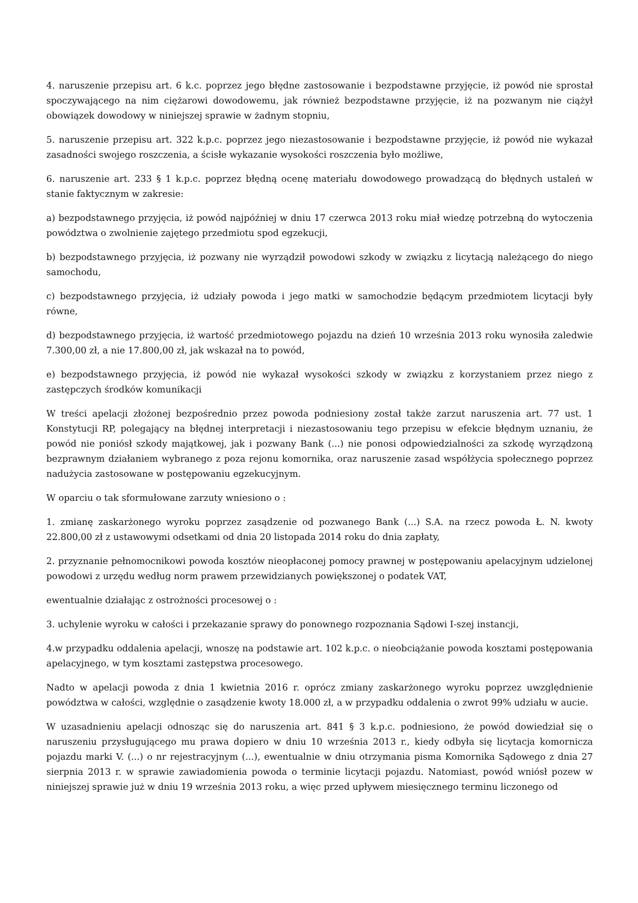4. naruszenie przepisu art. 6 k.c. poprzez jego błędne zastosowanie i bezpodstawne przyjęcie, iż powód nie sprostał spoczywającego na nim ciężarowi dowodowemu, jak również bezpodstawne przyjęcie, iż na pozwanym nie ciążył obowiązek dowodowy w niniejszej sprawie w żadnym stopniu,
5. naruszenie przepisu art. 322 k.p.c. poprzez jego niezastosowanie i bezpodstawne przyjęcie, iż powód nie wykazał zasadności swojego roszczenia, a ścisłe wykazanie wysokości roszczenia było możliwe,
6. naruszenie art. 233 § 1 k.p.c. poprzez błędną ocenę materiału dowodowego prowadzącą do błędnych ustaleń w stanie faktycznym w zakresie:
a) bezpodstawnego przyjęcia, iż powód najpóźniej w dniu 17 czerwca 2013 roku miał wiedzę potrzebną do wytoczenia powództwa o zwolnienie zajętego przedmiotu spod egzekucji,
b) bezpodstawnego przyjęcia, iż pozwany nie wyrządził powodowi szkody w związku z licytacją należącego do niego samochodu,
c) bezpodstawnego przyjęcia, iż udziały powoda i jego matki w samochodzie będącym przedmiotem licytacji były równe,
d) bezpodstawnego przyjęcia, iż wartość przedmiotowego pojazdu na dzień 10 września 2013 roku wynosiła zaledwie 7.300,00 zł, a nie 17.800,00 zł, jak wskazał na to powód,
e) bezpodstawnego przyjęcia, iż powód nie wykazał wysokości szkody w związku z korzystaniem przez niego z zastępczych środków komunikacji
W treści apelacji złożonej bezpośrednio przez powoda podniesiony został także zarzut naruszenia art. 77 ust. 1 Konstytucji RP, polegający na błędnej interpretacji i niezastosowaniu tego przepisu w efekcie błędnym uznaniu, że powód nie poniósł szkody majątkowej, jak i pozwany Bank (...) nie ponosi odpowiedzialności za szkodę wyrządzoną bezprawnym działaniem wybranego z poza rejonu komornika, oraz naruszenie zasad współżycia społecznego poprzez nadużycia zastosowane w postępowaniu egzekucyjnym.
W oparciu o tak sformułowane zarzuty wniesiono o :
1. zmianę zaskarżonego wyroku poprzez zasądzenie od pozwanego Bank (...) S.A. na rzecz powoda Ł. N. kwoty 22.800,00 zł z ustawowymi odsetkami od dnia 20 listopada 2014 roku do dnia zapłaty,
2. przyznanie pełnomocnikowi powoda kosztów nieopłaconej pomocy prawnej w postępowaniu apelacyjnym udzielonej powodowi z urzędu według norm prawem przewidzianych powiększonej o podatek VAT,
ewentualnie działając z ostrożności procesowej o :
3. uchylenie wyroku w całości i przekazanie sprawy do ponownego rozpoznania Sądowi I-szej instancji,
4.w przypadku oddalenia apelacji, wnoszę na podstawie art. 102 k.p.c. o nieobciążanie powoda kosztami postępowania apelacyjnego, w tym kosztami zastępstwa procesowego.
Nadto w apelacji powoda z dnia 1 kwietnia 2016 r. oprócz zmiany zaskarżonego wyroku poprzez uwzględnienie powództwa w całości, względnie o zasądzenie kwoty 18.000 zł, a w przypadku oddalenia o zwrot 99% udziału w aucie.
W uzasadnieniu apelacji odnosząc się do naruszenia art. 841 § 3 k.p.c. podniesiono, że powód dowiedział się o naruszeniu przysługującego mu prawa dopiero w dniu 10 września 2013 r., kiedy odbyła się licytacja komornicza pojazdu marki V. (...) o nr rejestracyjnym (...), ewentualnie w dniu otrzymania pisma Komornika Sądowego z dnia 27 sierpnia 2013 r. w sprawie zawiadomienia powoda o terminie licytacji pojazdu. Natomiast, powód wniósł pozew w niniejszej sprawie już w dniu 19 września 2013 roku, a więc przed upływem miesięcznego terminu liczonego od